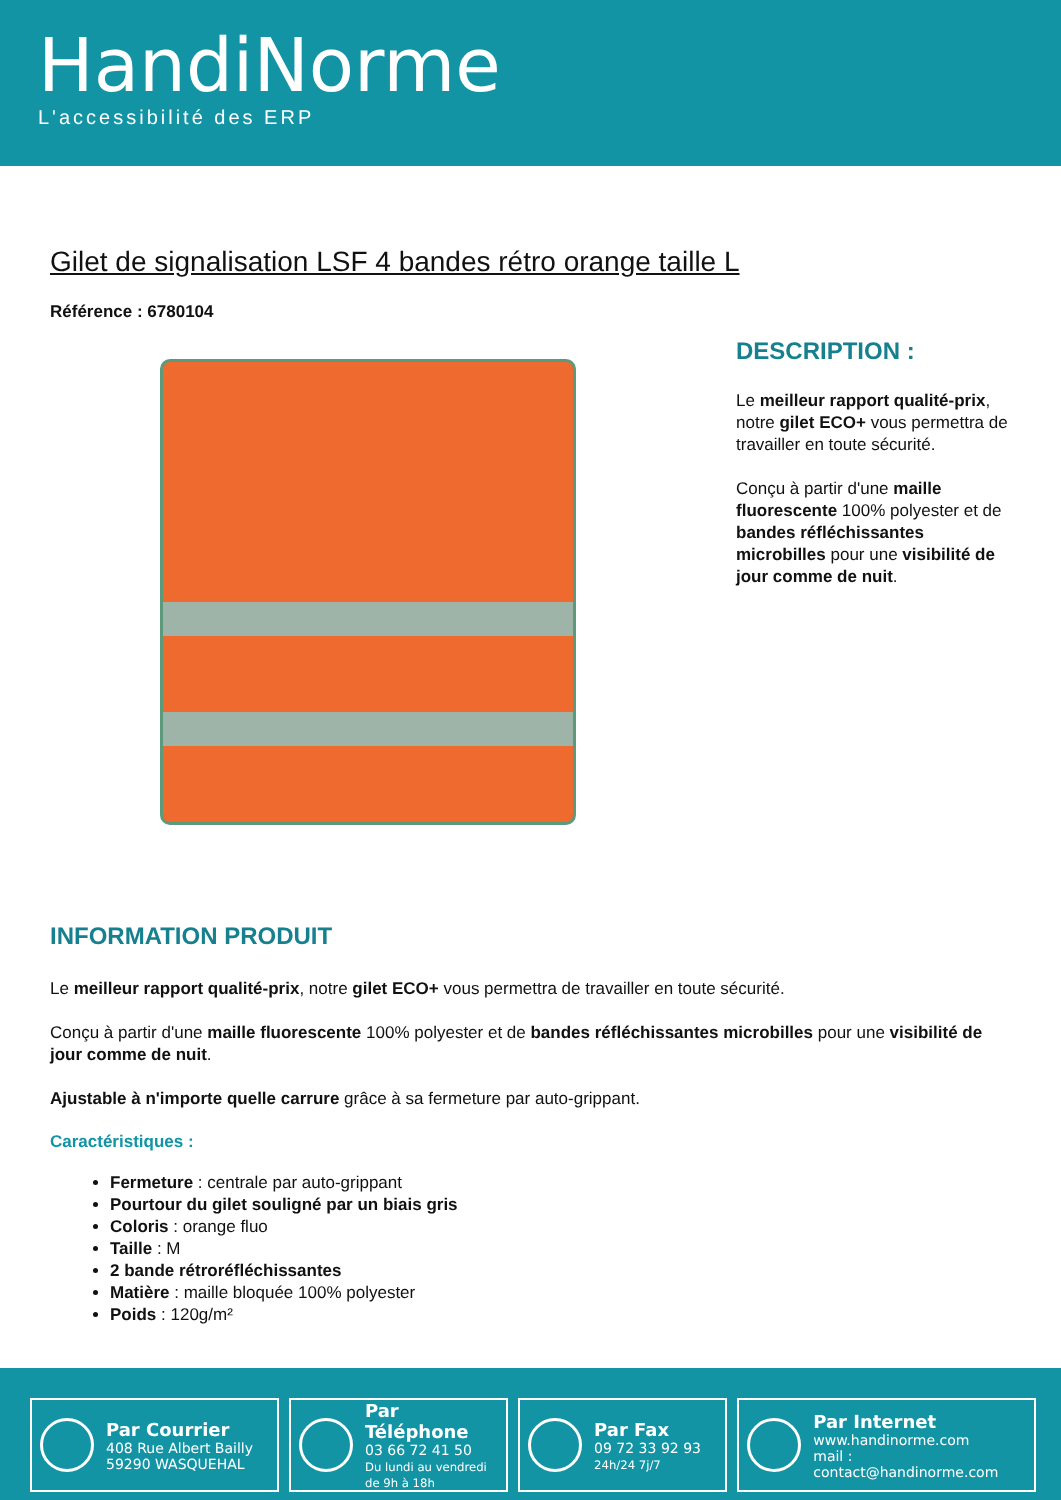HandiNorme
L'accessibilité des ERP
Gilet de signalisation LSF 4 bandes rétro orange taille L
Référence : 6780104
DESCRIPTION :
Le meilleur rapport qualité-prix, notre gilet ECO+ vous permettra de travailler en toute sécurité.
Conçu à partir d'une maille fluorescente 100% polyester et de bandes réfléchissantes microbilles pour une visibilité de jour comme de nuit.
INFORMATION PRODUIT
Le meilleur rapport qualité-prix, notre gilet ECO+ vous permettra de travailler en toute sécurité.
Conçu à partir d'une maille fluorescente 100% polyester et de bandes réfléchissantes microbilles pour une visibilité de jour comme de nuit.
Ajustable à n'importe quelle carrure grâce à sa fermeture par auto-grippant.
Caractéristiques :
Fermeture : centrale par auto-grippant
Pourtour du gilet souligné par un biais gris
Coloris : orange fluo
Taille : M
2 bande rétroréfléchissantes
Matière : maille bloquée 100% polyester
Poids : 120g/m²
Par Courrier
408 Rue Albert Bailly
59290 WASQUEHAL
Par Téléphone
03 66 72 41 50
Du lundi au vendredi de 9h à 18h
Par Fax
09 72 33 92 93
24h/24 7j/7
Par Internet
www.handinorme.com
mail : contact@handinorme.com